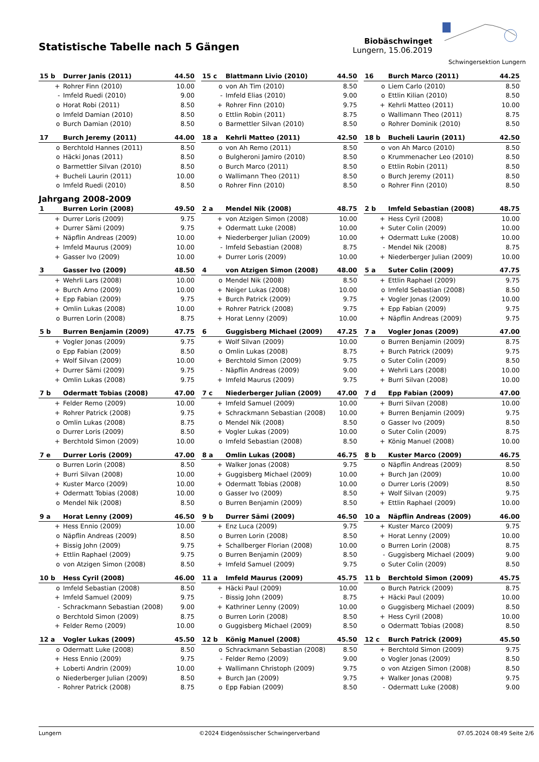Statistische Tabelle nach 5 Gängen
Biobäschwinget
Lungern, 15.06.2019
Schwingersektion Lungern
| 15 b | Durrer Janis (2011) | 44.50 |
| --- | --- | --- |
| + | Rohrer Finn (2010) | 10.00 |
| - | Imfeld Ruedi (2010) | 9.00 |
| o | Horat Robi (2011) | 8.50 |
| o | Imfeld Damian (2010) | 8.50 |
| o | Burch Damian (2010) | 8.50 |
| 15 c | Blattmann Livio (2010) | 44.50 |
| --- | --- | --- |
| o | von Ah Tim (2010) | 8.50 |
| - | Imfeld Elias (2010) | 9.00 |
| + | Rohrer Finn (2010) | 9.75 |
| o | Ettlin Robin (2011) | 8.75 |
| o | Barmettler Silvan (2010) | 8.50 |
| 16 | Burch Marco (2011) | 44.25 |
| --- | --- | --- |
| o | Liem Carlo (2010) | 8.50 |
| o | Ettlin Kilian (2010) | 8.50 |
| + | Kehrli Matteo (2011) | 10.00 |
| o | Wallimann Theo (2011) | 8.75 |
| o | Rohrer Dominik (2010) | 8.50 |
| 17 | Burch Jeremy (2011) | 44.00 |
| --- | --- | --- |
| o | Berchtold Hannes (2011) | 8.50 |
| o | Häcki Jonas (2011) | 8.50 |
| o | Barmettler Silvan (2010) | 8.50 |
| + | Bucheli Laurin (2011) | 10.00 |
| o | Imfeld Ruedi (2010) | 8.50 |
| 18 a | Kehrli Matteo (2011) | 42.50 |
| --- | --- | --- |
| o | von Ah Remo (2011) | 8.50 |
| o | Bulgheroni Jamiro (2010) | 8.50 |
| o | Burch Marco (2011) | 8.50 |
| o | Wallimann Theo (2011) | 8.50 |
| o | Rohrer Finn (2010) | 8.50 |
| 18 b | Bucheli Laurin (2011) | 42.50 |
| --- | --- | --- |
| o | von Ah Marco (2010) | 8.50 |
| o | Krummenacher Leo (2010) | 8.50 |
| o | Ettlin Robin (2011) | 8.50 |
| o | Burch Jeremy (2011) | 8.50 |
| o | Rohrer Finn (2010) | 8.50 |
Jahrgang 2008-2009
| 1 | Burren Lorin (2008) | 49.50 |
| --- | --- | --- |
| + | Durrer Loris (2009) | 9.75 |
| + | Durrer Sämi (2009) | 9.75 |
| + | Näpflin Andreas (2009) | 10.00 |
| + | Imfeld Maurus (2009) | 10.00 |
| + | Gasser Ivo (2009) | 10.00 |
| 2 a | Mendel Nik (2008) | 48.75 |
| --- | --- | --- |
| + | von Atzigen Simon (2008) | 10.00 |
| + | Odermatt Luke (2008) | 10.00 |
| + | Niederberger Julian (2009) | 10.00 |
| - | Imfeld Sebastian (2008) | 8.75 |
| + | Durrer Loris (2009) | 10.00 |
| 2 b | Imfeld Sebastian (2008) | 48.75 |
| --- | --- | --- |
| + | Hess Cyril (2008) | 10.00 |
| + | Suter Colin (2009) | 10.00 |
| + | Odermatt Luke (2008) | 10.00 |
| - | Mendel Nik (2008) | 8.75 |
| + | Niederberger Julian (2009) | 10.00 |
| 3 | Gasser Ivo (2009) | 48.50 |
| --- | --- | --- |
| + | Wehrli Lars (2008) | 10.00 |
| + | Burch Arno (2009) | 10.00 |
| + | Epp Fabian (2009) | 9.75 |
| + | Omlin Lukas (2008) | 10.00 |
| o | Burren Lorin (2008) | 8.75 |
| 4 | von Atzigen Simon (2008) | 48.00 |
| --- | --- | --- |
| o | Mendel Nik (2008) | 8.50 |
| + | Neiger Lukas (2008) | 10.00 |
| + | Burch Patrick (2009) | 9.75 |
| + | Rohrer Patrick (2008) | 9.75 |
| + | Horat Lenny (2009) | 10.00 |
| 5 a | Suter Colin (2009) | 47.75 |
| --- | --- | --- |
| + | Ettlin Raphael (2009) | 9.75 |
| o | Imfeld Sebastian (2008) | 8.50 |
| + | Vogler Jonas (2009) | 10.00 |
| + | Epp Fabian (2009) | 9.75 |
| + | Näpflin Andreas (2009) | 9.75 |
| 5 b | Burren Benjamin (2009) | 47.75 |
| --- | --- | --- |
| + | Vogler Jonas (2009) | 9.75 |
| o | Epp Fabian (2009) | 8.50 |
| + | Wolf Silvan (2009) | 10.00 |
| + | Durrer Sämi (2009) | 9.75 |
| + | Omlin Lukas (2008) | 9.75 |
| 6 | Guggisberg Michael (2009) | 47.25 |
| --- | --- | --- |
| + | Wolf Silvan (2009) | 10.00 |
| o | Omlin Lukas (2008) | 8.75 |
| + | Berchtold Simon (2009) | 9.75 |
| - | Näpflin Andreas (2009) | 9.00 |
| + | Imfeld Maurus (2009) | 9.75 |
| 7 a | Vogler Jonas (2009) | 47.00 |
| --- | --- | --- |
| o | Burren Benjamin (2009) | 8.75 |
| + | Burch Patrick (2009) | 9.75 |
| o | Suter Colin (2009) | 8.50 |
| + | Wehrli Lars (2008) | 10.00 |
| + | Burri Silvan (2008) | 10.00 |
| 7 b | Odermatt Tobias (2008) | 47.00 |
| --- | --- | --- |
| + | Felder Remo (2009) | 10.00 |
| + | Rohrer Patrick (2008) | 9.75 |
| o | Omlin Lukas (2008) | 8.75 |
| o | Durrer Loris (2009) | 8.50 |
| + | Berchtold Simon (2009) | 10.00 |
| 7 c | Niederberger Julian (2009) | 47.00 |
| --- | --- | --- |
| + | Imfeld Samuel (2009) | 10.00 |
| + | Schrackmann Sebastian (2008) | 10.00 |
| o | Mendel Nik (2008) | 8.50 |
| + | Vogler Lukas (2009) | 10.00 |
| o | Imfeld Sebastian (2008) | 8.50 |
| 7 d | Epp Fabian (2009) | 47.00 |
| --- | --- | --- |
| + | Burri Silvan (2008) | 10.00 |
| + | Burren Benjamin (2009) | 9.75 |
| o | Gasser Ivo (2009) | 8.50 |
| o | Suter Colin (2009) | 8.75 |
| + | König Manuel (2008) | 10.00 |
| 7 e | Durrer Loris (2009) | 47.00 |
| --- | --- | --- |
| o | Burren Lorin (2008) | 8.50 |
| + | Burri Silvan (2008) | 10.00 |
| + | Kuster Marco (2009) | 10.00 |
| + | Odermatt Tobias (2008) | 10.00 |
| o | Mendel Nik (2008) | 8.50 |
| 8 a | Omlin Lukas (2008) | 46.75 |
| --- | --- | --- |
| + | Walker Jonas (2008) | 9.75 |
| + | Guggisberg Michael (2009) | 10.00 |
| + | Odermatt Tobias (2008) | 10.00 |
| o | Gasser Ivo (2009) | 8.50 |
| o | Burren Benjamin (2009) | 8.50 |
| 8 b | Kuster Marco (2009) | 46.75 |
| --- | --- | --- |
| o | Näpflin Andreas (2009) | 8.50 |
| + | Burch Jan (2009) | 10.00 |
| o | Durrer Loris (2009) | 8.50 |
| + | Wolf Silvan (2009) | 9.75 |
| + | Ettlin Raphael (2009) | 10.00 |
| 9 a | Horat Lenny (2009) | 46.50 |
| --- | --- | --- |
| + | Hess Ennio (2009) | 10.00 |
| o | Näpflin Andreas (2009) | 8.50 |
| + | Bissig John (2009) | 9.75 |
| + | Ettlin Raphael (2009) | 9.75 |
| o | von Atzigen Simon (2008) | 8.50 |
| 9 b | Durrer Sämi (2009) | 46.50 |
| --- | --- | --- |
| + | Enz Luca (2009) | 9.75 |
| o | Burren Lorin (2008) | 8.50 |
| + | Schallberger Florian (2008) | 10.00 |
| o | Burren Benjamin (2009) | 8.50 |
| + | Imfeld Samuel (2009) | 9.75 |
| 10 a | Näpflin Andreas (2009) | 46.00 |
| --- | --- | --- |
| + | Kuster Marco (2009) | 9.75 |
| + | Horat Lenny (2009) | 10.00 |
| o | Burren Lorin (2008) | 8.75 |
| - | Guggisberg Michael (2009) | 9.00 |
| o | Suter Colin (2009) | 8.50 |
| 10 b | Hess Cyril (2008) | 46.00 |
| --- | --- | --- |
| o | Imfeld Sebastian (2008) | 8.50 |
| + | Imfeld Samuel (2009) | 9.75 |
| - | Schrackmann Sebastian (2008) | 9.00 |
| o | Berchtold Simon (2009) | 8.75 |
| + | Felder Remo (2009) | 10.00 |
| 11 a | Imfeld Maurus (2009) | 45.75 |
| --- | --- | --- |
| + | Häcki Paul (2009) | 10.00 |
| - | Bissig John (2009) | 8.75 |
| + | Kathriner Lenny (2009) | 10.00 |
| o | Burren Lorin (2008) | 8.50 |
| o | Guggisberg Michael (2009) | 8.50 |
| 11 b | Berchtold Simon (2009) | 45.75 |
| --- | --- | --- |
| o | Burch Patrick (2009) | 8.75 |
| + | Häcki Paul (2009) | 10.00 |
| o | Guggisberg Michael (2009) | 8.50 |
| + | Hess Cyril (2008) | 10.00 |
| o | Odermatt Tobias (2008) | 8.50 |
| 12 a | Vogler Lukas (2009) | 45.50 |
| --- | --- | --- |
| o | Odermatt Luke (2008) | 8.50 |
| + | Hess Ennio (2009) | 9.75 |
| + | Loberti Andrin (2009) | 10.00 |
| o | Niederberger Julian (2009) | 8.50 |
| - | Rohrer Patrick (2008) | 8.75 |
| 12 b | König Manuel (2008) | 45.50 |
| --- | --- | --- |
| o | Schrackmann Sebastian (2008) | 8.50 |
| - | Felder Remo (2009) | 9.00 |
| + | Wallimann Christoph (2009) | 9.75 |
| + | Burch Jan (2009) | 9.75 |
| o | Epp Fabian (2009) | 8.50 |
| 12 c | Burch Patrick (2009) | 45.50 |
| --- | --- | --- |
| + | Berchtold Simon (2009) | 9.75 |
| o | Vogler Jonas (2009) | 8.50 |
| o | von Atzigen Simon (2008) | 8.50 |
| + | Walker Jonas (2008) | 9.75 |
| - | Odermatt Luke (2008) | 9.00 |
Lungern ©2024 Eidgenössischer Schwingerverband 07.05.2024 08:49 Seite 2/6